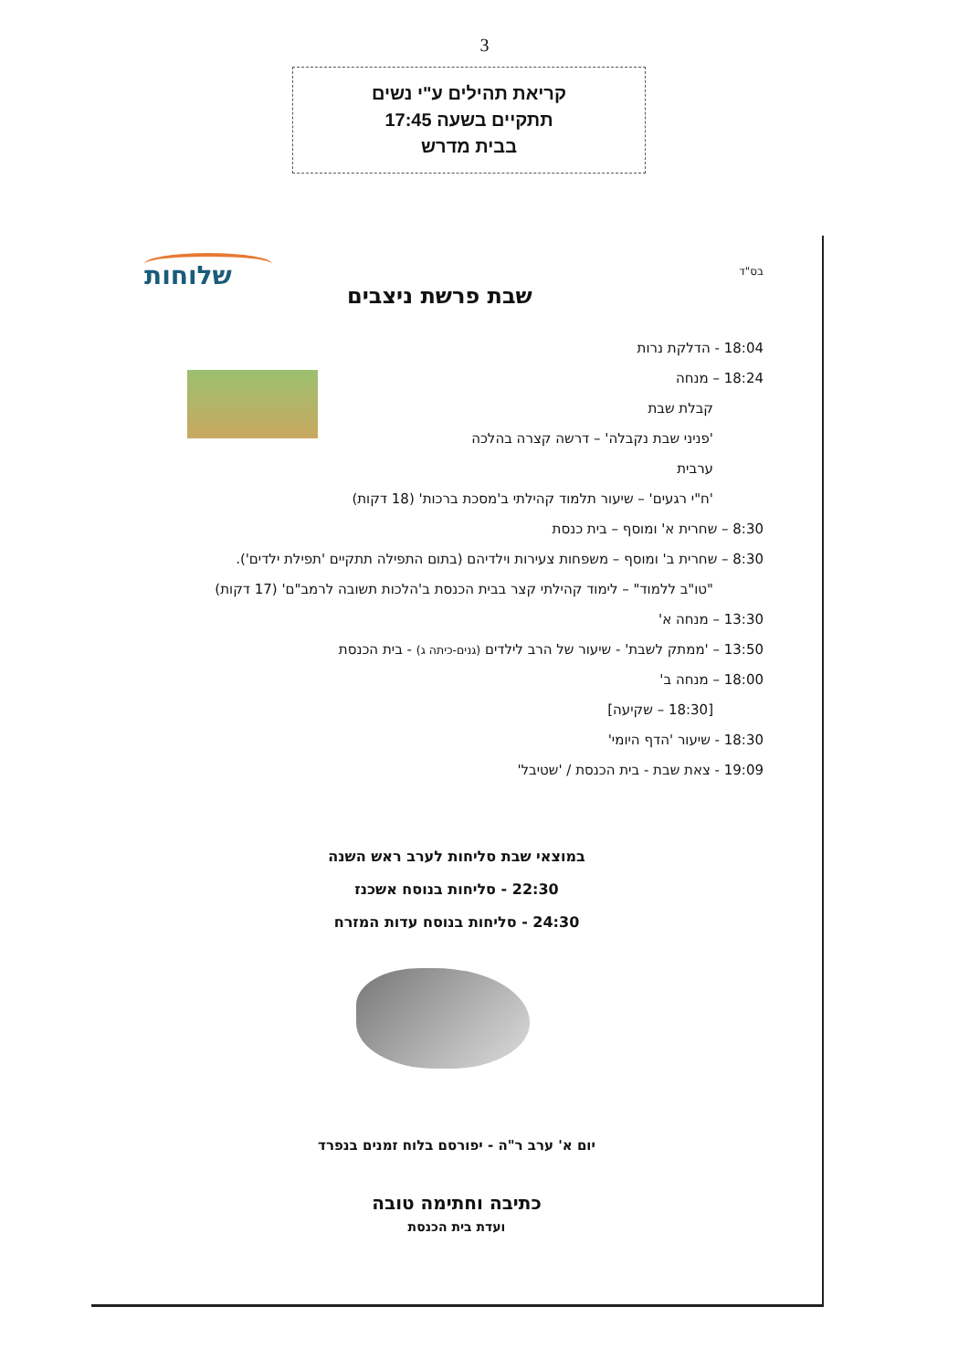3
קריאת תהילים ע"י נשים
תתקיים בשעה 17:45
בבית מדרש
בס"ד שלוחות
שבת פרשת ניצבים
18:04 - הדלקת נרות
18:24 – מנחה
קבלת שבת
'פניני שבת נקבלה' – דרשה קצרה בהלכה
ערבית
'ח"י רגעים' – שיעור תלמוד קהילתי ב'מסכת ברכות' (18 דקות)
8:30 – שחרית א' ומוסף – בית כנסת
8:30 – שחרית ב' ומוסף – משפחות צעירות וילדיהם (בתום התפילה תתקיים 'תפילת ילדים').
"טו"ב ללמוד" – לימוד קהילתי קצר בבית הכנסת ב'הלכות תשובה לרמב"ם' (17 דקות)
13:30 – מנחה א'
13:50 – 'ממתק לשבת' - שיעור של הרב לילדים (גנים-כיתה ג) - בית הכנסת
18:00 – מנחה ב'
[18:30 – שקיעה]
18:30 - שיעור 'הדף היומי'
19:09 - צאת שבת - בית הכנסת / 'שטיבל'
במוצאי שבת סליחות לערב ראש השנה
22:30 - סליחות בנוסח אשכנז
24:30 - סליחות בנוסח עדות המזרח
יום א' ערב ר"ה - יפורסם בלוח זמנים בנפרד
כתיבה וחתימה טובה
ועדת בית הכנסת